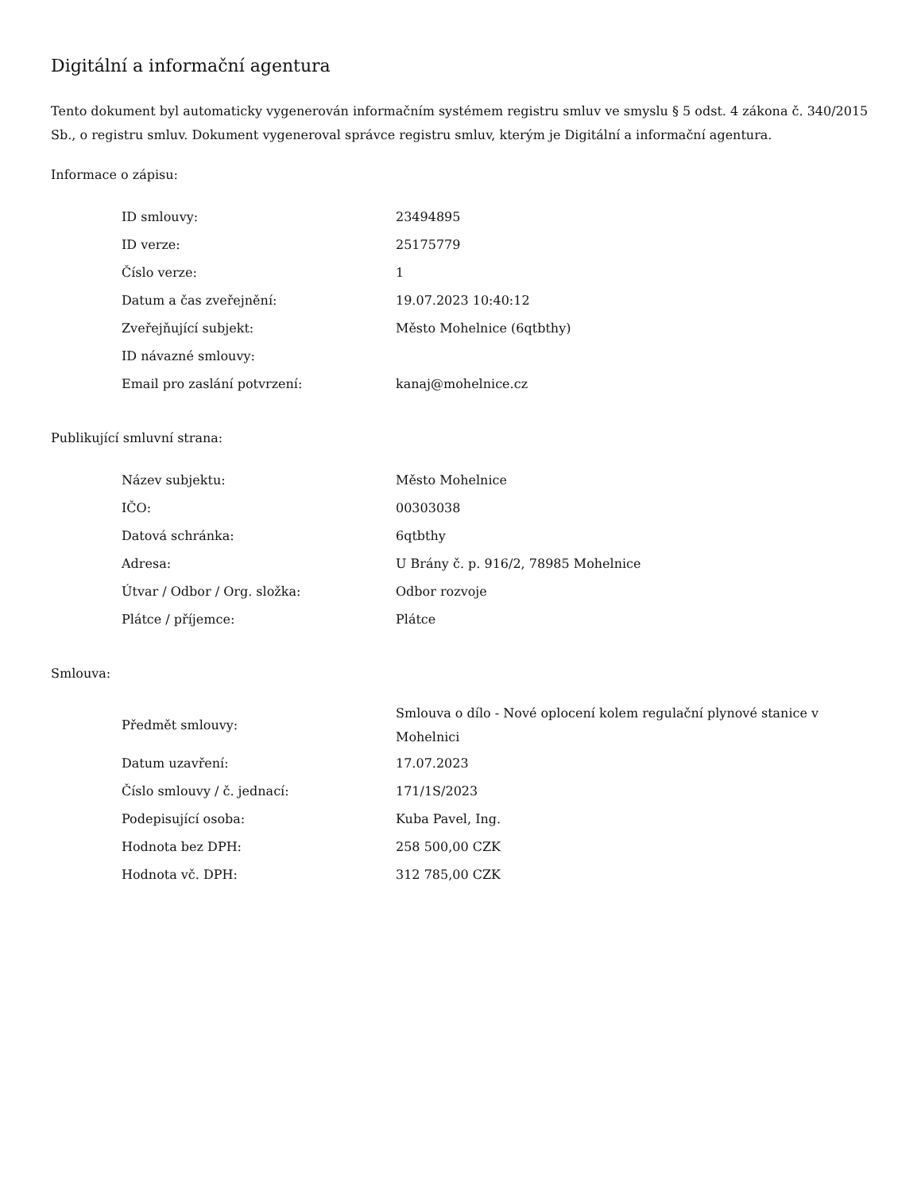Digitální a informační agentura
Tento dokument byl automaticky vygenerován informačním systémem registru smluv ve smyslu § 5 odst. 4 zákona č. 340/2015 Sb., o registru smluv. Dokument vygeneroval správce registru smluv, kterým je Digitální a informační agentura.
Informace o zápisu:
| ID smlouvy: | 23494895 |
| ID verze: | 25175779 |
| Číslo verze: | 1 |
| Datum a čas zveřejnění: | 19.07.2023 10:40:12 |
| Zveřejňující subjekt: | Město Mohelnice (6qtbthy) |
| ID návazné smlouvy: | |
| Email pro zaslání potvrzení: | kanaj@mohelnice.cz |
Publikující smluvní strana:
| Název subjektu: | Město Mohelnice |
| IČO: | 00303038 |
| Datová schránka: | 6qtbthy |
| Adresa: | U Brány č. p. 916/2, 78985 Mohelnice |
| Útvar / Odbor / Org. složka: | Odbor rozvoje |
| Plátce / příjemce: | Plátce |
Smlouva:
| Předmět smlouvy: | Smlouva o dílo - Nové oplocení kolem regulační plynové stanice v Mohelnici |
| Datum uzavření: | 17.07.2023 |
| Číslo smlouvy / č. jednací: | 171/1S/2023 |
| Podepisující osoba: | Kuba Pavel, Ing. |
| Hodnota bez DPH: | 258 500,00 CZK |
| Hodnota vč. DPH: | 312 785,00 CZK |